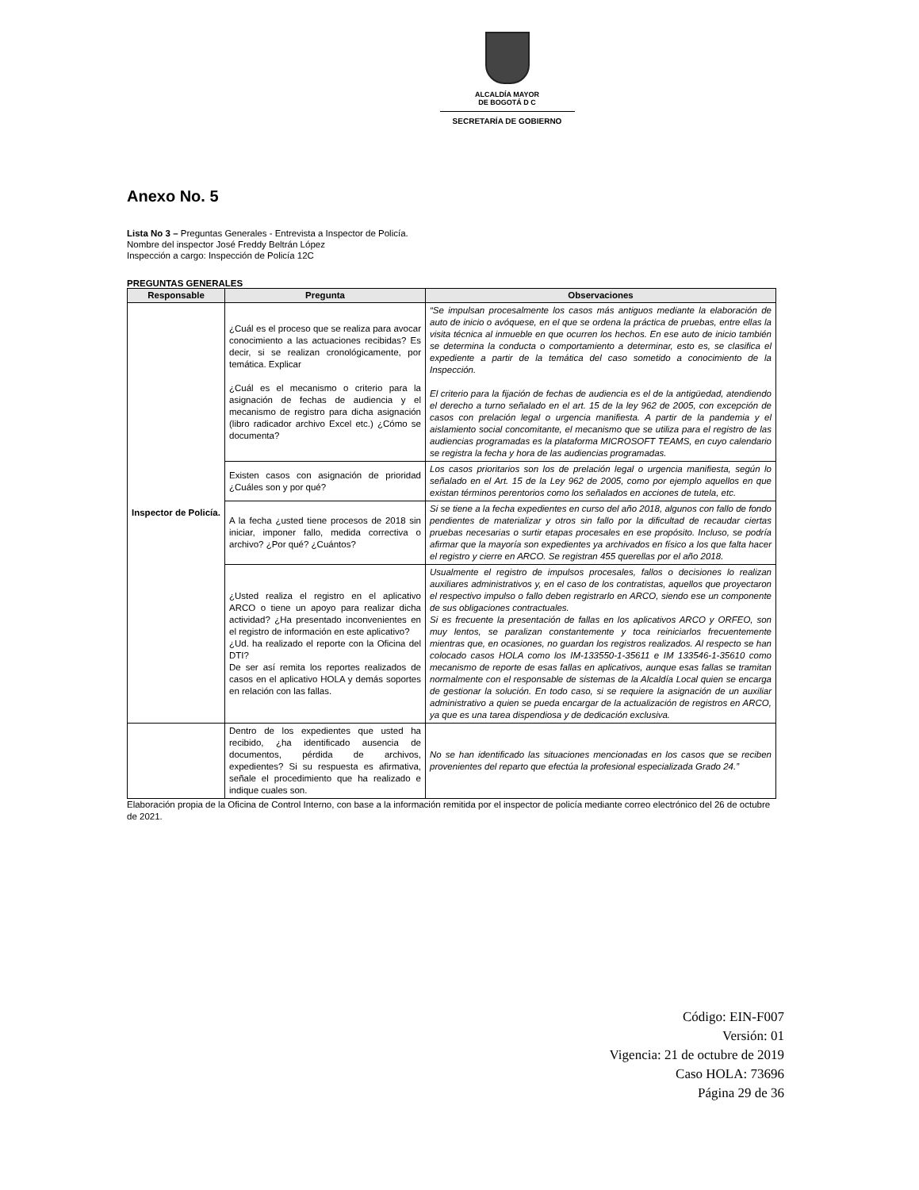ALCALDÍA MAYOR
DE BOGOTÁ D C
SECRETARÍA DE GOBIERNO
Anexo No. 5
Lista No 3 – Preguntas Generales - Entrevista a Inspector de Policía.
Nombre del inspector José Freddy Beltrán López
Inspección a cargo: Inspección de Policía 12C
PREGUNTAS GENERALES
| Responsable | Pregunta | Observaciones |
| --- | --- | --- |
| Inspector de Policía. | ¿Cuál es el proceso que se realiza para avocar conocimiento a las actuaciones recibidas? Es decir, si se realizan cronológicamente, por temática. Explicar ¿Cuál es el mecanismo o criterio para la asignación de fechas de audiencia y el mecanismo de registro para dicha asignación (libro radicador archivo Excel etc.) ¿Cómo se documenta? | “Se impulsan procesalmente los casos más antiguos mediante la elaboración de auto de inicio o avóquese, en el que se ordena la práctica de pruebas, entre ellas la visita técnica al inmueble en que ocurren los hechos. En ese auto de inicio también se determina la conducta o comportamiento a determinar, esto es, se clasifica el expediente a partir de la temática del caso sometido a conocimiento de la Inspección. El criterio para la fijación de fechas de audiencia es el de la antigüedad, atendiendo el derecho a turno señalado en el art. 15 de la ley 962 de 2005, con excepción de casos con prelación legal o urgencia manifiesta. A partir de la pandemia y el aislamiento social concomitante, el mecanismo que se utiliza para el registro de las audiencias programadas es la plataforma MICROSOFT TEAMS, en cuyo calendario se registra la fecha y hora de las audiencias programadas. |
| | Existen casos con asignación de prioridad ¿Cuáles son y por qué? | Los casos prioritarios son los de prelación legal o urgencia manifiesta, según lo señalado en el Art. 15 de la Ley 962 de 2005, como por ejemplo aquellos en que existan términos perentorios como los señalados en acciones de tutela, etc. |
| | A la fecha ¿usted tiene procesos de 2018 sin iniciar, imponer fallo, medida correctiva o archivo? ¿Por qué? ¿Cuántos? | Si se tiene a la fecha expedientes en curso del año 2018, algunos con fallo de fondo pendientes de materializar y otros sin fallo por la dificultad de recaudar ciertas pruebas necesarias o surtir etapas procesales en ese propósito. Incluso, se podría afirmar que la mayoría son expedientes ya archivados en físico a los que falta hacer el registro y cierre en ARCO. Se registran 455 querellas por el año 2018. |
| | ¿Usted realiza el registro en el aplicativo ARCO o tiene un apoyo para realizar dicha actividad? ¿Ha presentado inconvenientes en el registro de información en este aplicativo? ¿Ud. ha realizado el reporte con la Oficina del DTI? De ser así remita los reportes realizados de casos en el aplicativo HOLA y demás soportes en relación con las fallas. | Usualmente el registro de impulsos procesales, fallos o decisiones lo realizan auxiliares administrativos y, en el caso de los contratistas, aquellos que proyectaron el respectivo impulso o fallo deben registrarlo en ARCO, siendo ese un componente de sus obligaciones contractuales. Si es frecuente la presentación de fallas en los aplicativos ARCO y ORFEO, son muy lentos, se paralizan constantemente y toca reiniciarlos frecuentemente mientras que, en ocasiones, no guardan los registros realizados. Al respecto se han colocado casos HOLA como los IM-133550-1-35611 e IM 133546-1-35610 como mecanismo de reporte de esas fallas en aplicativos, aunque esas fallas se tramitan normalmente con el responsable de sistemas de la Alcaldía Local quien se encarga de gestionar la solución. En todo caso, si se requiere la asignación de un auxiliar administrativo a quien se pueda encargar de la actualización de registros en ARCO, ya que es una tarea dispendiosa y de dedicación exclusiva. |
| | Dentro de los expedientes que usted ha recibido, ¿ha identificado ausencia de documentos, pérdida de archivos, expedientes? Si su respuesta es afirmativa, señale el procedimiento que ha realizado e indique cuales son. | No se han identificado las situaciones mencionadas en los casos que se reciben provenientes del reparto que efectúa la profesional especializada Grado 24.” |
Elaboración propia de la Oficina de Control Interno, con base a la información remitida por el inspector de policía mediante correo electrónico del 26 de octubre de 2021.
Código: EIN-F007
Versión: 01
Vigencia: 21 de octubre de 2019
Caso HOLA: 73696
Página 29 de 36